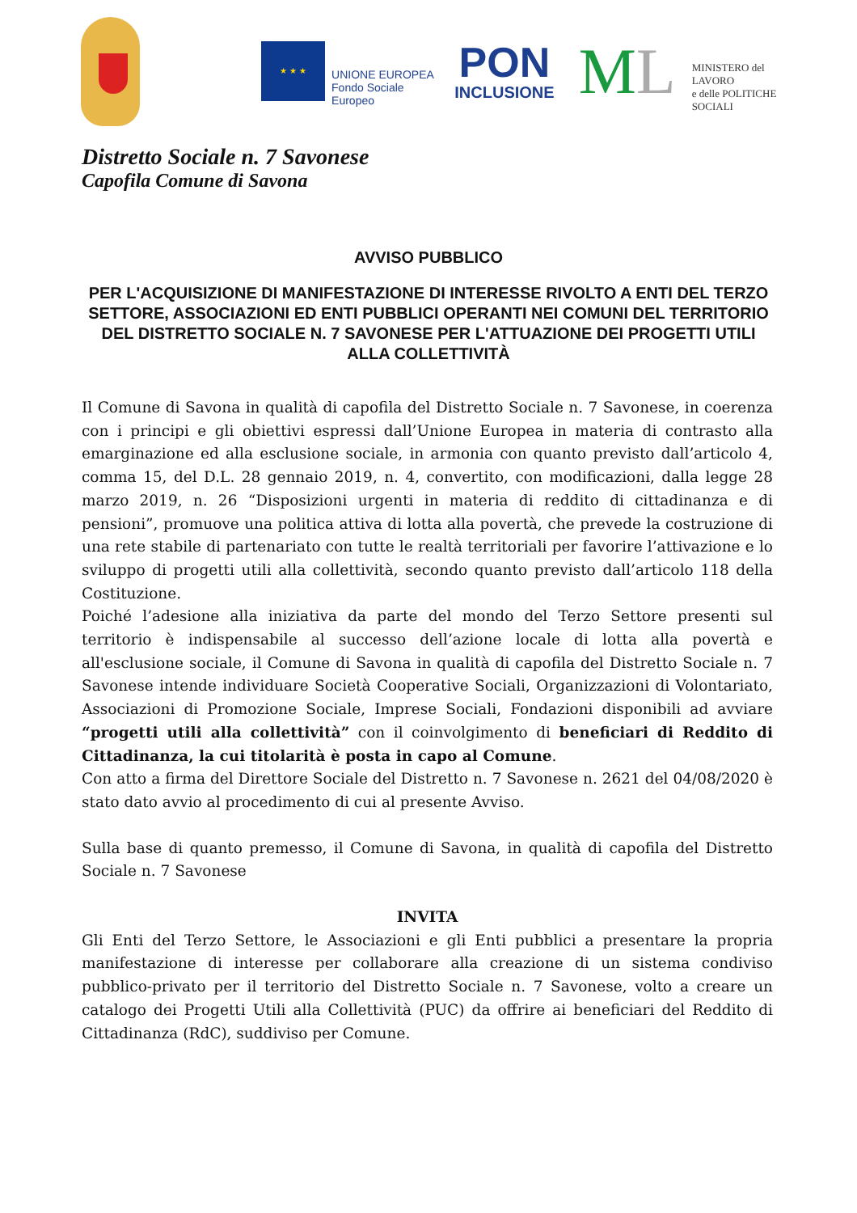★ ★ ★
UNIONE EUROPEA
Fondo Sociale Europeo
PON
INCLUSIONE
ML
MINISTERO del LAVORO
e delle POLITICHE SOCIALI
Distretto Sociale n. 7 Savonese
Capofila Comune di Savona
AVVISO PUBBLICO
PER L'ACQUISIZIONE DI MANIFESTAZIONE DI INTERESSE RIVOLTO A ENTI DEL TERZO SETTORE, ASSOCIAZIONI ED ENTI PUBBLICI OPERANTI NEI COMUNI DEL TERRITORIO DEL DISTRETTO SOCIALE N. 7 SAVONESE PER L'ATTUAZIONE DEI PROGETTI UTILI ALLA COLLETTIVITÀ
Il Comune di Savona in qualità di capofila del Distretto Sociale n. 7 Savonese, in coerenza con i principi e gli obiettivi espressi dall’Unione Europea in materia di contrasto alla emarginazione ed alla esclusione sociale, in armonia con quanto previsto dall’articolo 4, comma 15, del D.L. 28 gennaio 2019, n. 4, convertito, con modificazioni, dalla legge 28 marzo 2019, n. 26 “Disposizioni urgenti in materia di reddito di cittadinanza e di pensioni”, promuove una politica attiva di lotta alla povertà, che prevede la costruzione di una rete stabile di partenariato con tutte le realtà territoriali per favorire l’attivazione e lo sviluppo di progetti utili alla collettività, secondo quanto previsto dall’articolo 118 della Costituzione.
Poiché l’adesione alla iniziativa da parte del mondo del Terzo Settore presenti sul territorio è indispensabile al successo dell’azione locale di lotta alla povertà e all'esclusione sociale, il Comune di Savona in qualità di capofila del Distretto Sociale n. 7 Savonese intende individuare Società Cooperative Sociali, Organizzazioni di Volontariato, Associazioni di Promozione Sociale, Imprese Sociali, Fondazioni disponibili ad avviare “progetti utili alla collettività” con il coinvolgimento di beneficiari di Reddito di Cittadinanza, la cui titolarità è posta in capo al Comune.
Con atto a firma del Direttore Sociale del Distretto n. 7 Savonese n. 2621 del 04/08/2020 è stato dato avvio al procedimento di cui al presente Avviso.
Sulla base di quanto premesso, il Comune di Savona, in qualità di capofila del Distretto Sociale n. 7 Savonese
INVITA
Gli Enti del Terzo Settore, le Associazioni e gli Enti pubblici a presentare la propria manifestazione di interesse per collaborare alla creazione di un sistema condiviso pubblico-privato per il territorio del Distretto Sociale n. 7 Savonese, volto a creare un catalogo dei Progetti Utili alla Collettività (PUC) da offrire ai beneficiari del Reddito di Cittadinanza (RdC), suddiviso per Comune.